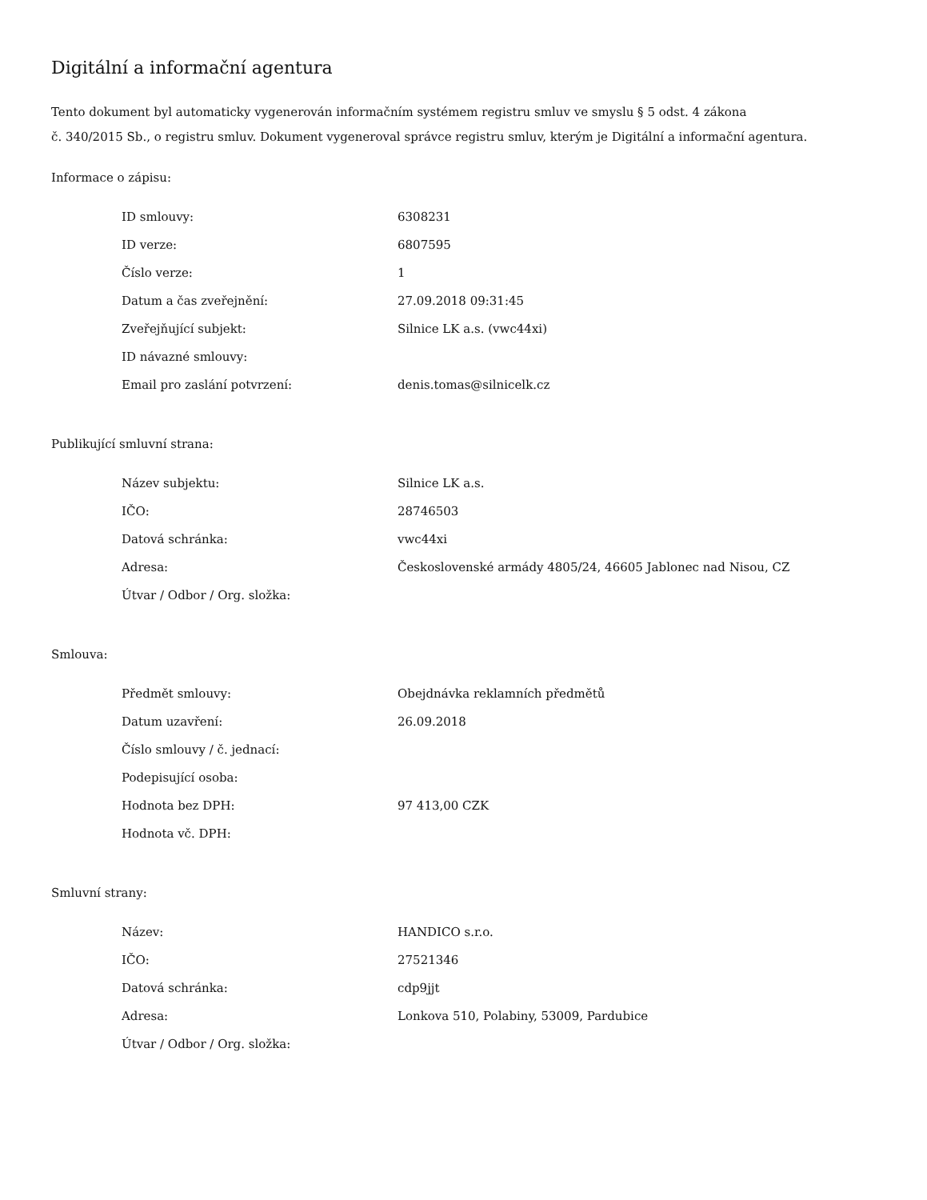Digitální a informační agentura
Tento dokument byl automaticky vygenerován informačním systémem registru smluv ve smyslu § 5 odst. 4 zákona
č. 340/2015 Sb., o registru smluv. Dokument vygeneroval správce registru smluv, kterým je Digitální a informační agentura.
Informace o zápisu:
| ID smlouvy: | 6308231 |
| ID verze: | 6807595 |
| Číslo verze: | 1 |
| Datum a čas zveřejnění: | 27.09.2018 09:31:45 |
| Zveřejňující subjekt: | Silnice LK a.s. (vwc44xi) |
| ID návazné smlouvy: | |
| Email pro zaslání potvrzení: | denis.tomas@silnicelk.cz |
Publikující smluvní strana:
| Název subjektu: | Silnice LK a.s. |
| IČO: | 28746503 |
| Datová schránka: | vwc44xi |
| Adresa: | Československé armády 4805/24, 46605 Jablonec nad Nisou, CZ |
| Útvar / Odbor / Org. složka: | |
Smlouva:
| Předmět smlouvy: | Obejdnávka reklamních předmětů |
| Datum uzavření: | 26.09.2018 |
| Číslo smlouvy / č. jednací: | |
| Podepisující osoba: | |
| Hodnota bez DPH: | 97 413,00 CZK |
| Hodnota vč. DPH: | |
Smluvní strany:
| Název: | HANDICO s.r.o. |
| IČO: | 27521346 |
| Datová schránka: | cdp9jjt |
| Adresa: | Lonkova 510, Polabiny, 53009, Pardubice |
| Útvar / Odbor / Org. složka: | |